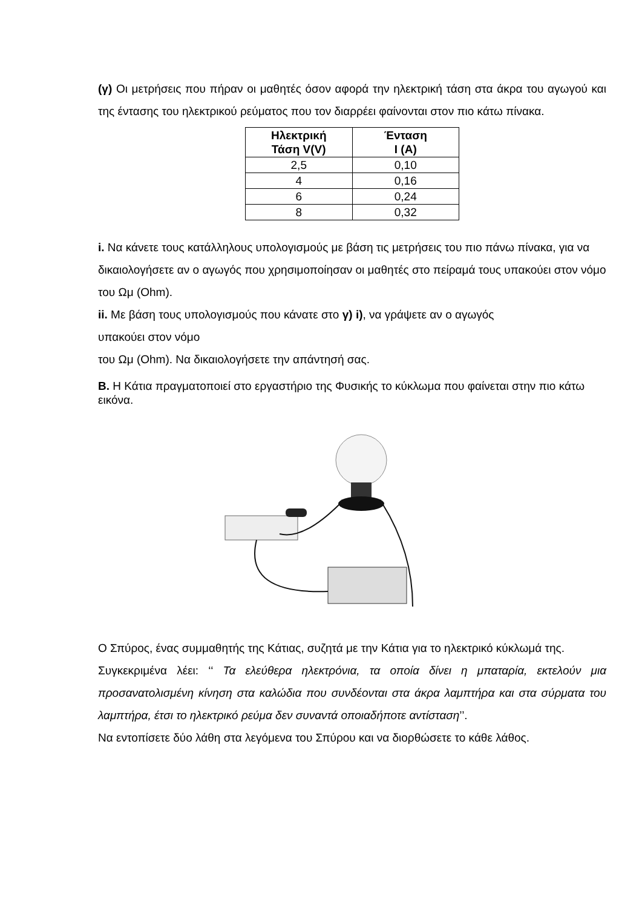(γ) Οι μετρήσεις που πήραν οι μαθητές όσον αφορά την ηλεκτρική τάση στα άκρα του αγωγού και της έντασης του ηλεκτρικού ρεύματος που τον διαρρέει φαίνονται στον πιο κάτω πίνακα.
| Ηλεκτρική Τάση V(V) | Ένταση I (A) |
| --- | --- |
| 2,5 | 0,10 |
| 4 | 0,16 |
| 6 | 0,24 |
| 8 | 0,32 |
i. Να κάνετε τους κατάλληλους υπολογισμούς με βάση τις μετρήσεις του πιο πάνω πίνακα, για να δικαιολογήσετε αν ο αγωγός που χρησιμοποίησαν οι μαθητές στο πείραμά τους υπακούει στον νόμο του Ωμ (Ohm).
ii. Με βάση τους υπολογισμούς που κάνατε στο γ) i), να γράψετε αν ο αγωγός
υπακούει στον νόμο
του Ωμ (Ohm). Να δικαιολογήσετε την απάντησή σας.
Β. Η Κάτια πραγματοποιεί στο εργαστήριο της Φυσικής το κύκλωμα που φαίνεται στην πιο κάτω εικόνα.
Ο Σπύρος, ένας συμμαθητής της Κάτιας, συζητά με την Κάτια για το ηλεκτρικό κύκλωμά της.
Συγκεκριμένα λέει: ‘‘ Τα ελεύθερα ηλεκτρόνια, τα οποία δίνει η μπαταρία, εκτελούν μια προσανατολισμένη κίνηση στα καλώδια που συνδέονται στα άκρα λαμπτήρα και στα σύρματα του λαμπτήρα, έτσι το ηλεκτρικό ρεύμα δεν συναντά οποιαδήποτε αντίσταση’’.
Να εντοπίσετε δύο λάθη στα λεγόμενα του Σπύρου και να διορθώσετε το κάθε λάθος.